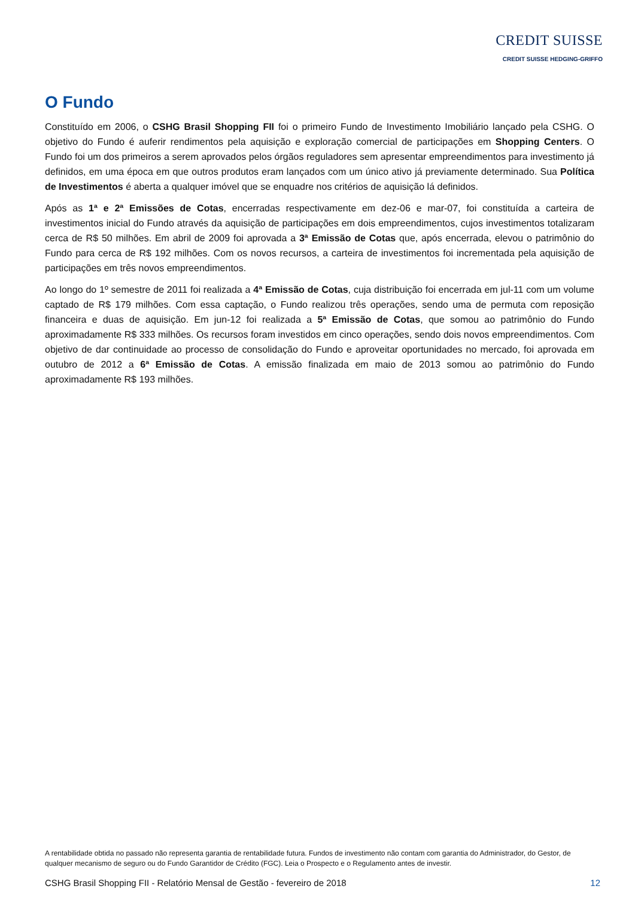CREDIT SUISSE
CREDIT SUISSE HEDGING-GRIFFO
O Fundo
Constituído em 2006, o CSHG Brasil Shopping FII foi o primeiro Fundo de Investimento Imobiliário lançado pela CSHG. O objetivo do Fundo é auferir rendimentos pela aquisição e exploração comercial de participações em Shopping Centers. O Fundo foi um dos primeiros a serem aprovados pelos órgãos reguladores sem apresentar empreendimentos para investimento já definidos, em uma época em que outros produtos eram lançados com um único ativo já previamente determinado. Sua Política de Investimentos é aberta a qualquer imóvel que se enquadre nos critérios de aquisição lá definidos.
Após as 1ª e 2ª Emissões de Cotas, encerradas respectivamente em dez-06 e mar-07, foi constituída a carteira de investimentos inicial do Fundo através da aquisição de participações em dois empreendimentos, cujos investimentos totalizaram cerca de R$ 50 milhões. Em abril de 2009 foi aprovada a 3ª Emissão de Cotas que, após encerrada, elevou o patrimônio do Fundo para cerca de R$ 192 milhões. Com os novos recursos, a carteira de investimentos foi incrementada pela aquisição de participações em três novos empreendimentos.
Ao longo do 1º semestre de 2011 foi realizada a 4ª Emissão de Cotas, cuja distribuição foi encerrada em jul-11 com um volume captado de R$ 179 milhões. Com essa captação, o Fundo realizou três operações, sendo uma de permuta com reposição financeira e duas de aquisição. Em jun-12 foi realizada a 5ª Emissão de Cotas, que somou ao patrimônio do Fundo aproximadamente R$ 333 milhões. Os recursos foram investidos em cinco operações, sendo dois novos empreendimentos. Com objetivo de dar continuidade ao processo de consolidação do Fundo e aproveitar oportunidades no mercado, foi aprovada em outubro de 2012 a 6ª Emissão de Cotas. A emissão finalizada em maio de 2013 somou ao patrimônio do Fundo aproximadamente R$ 193 milhões.
A rentabilidade obtida no passado não representa garantia de rentabilidade futura. Fundos de investimento não contam com garantia do Administrador, do Gestor, de qualquer mecanismo de seguro ou do Fundo Garantidor de Crédito (FGC). Leia o Prospecto e o Regulamento antes de investir.
CSHG Brasil Shopping FII - Relatório Mensal de Gestão - fevereiro de 2018 12